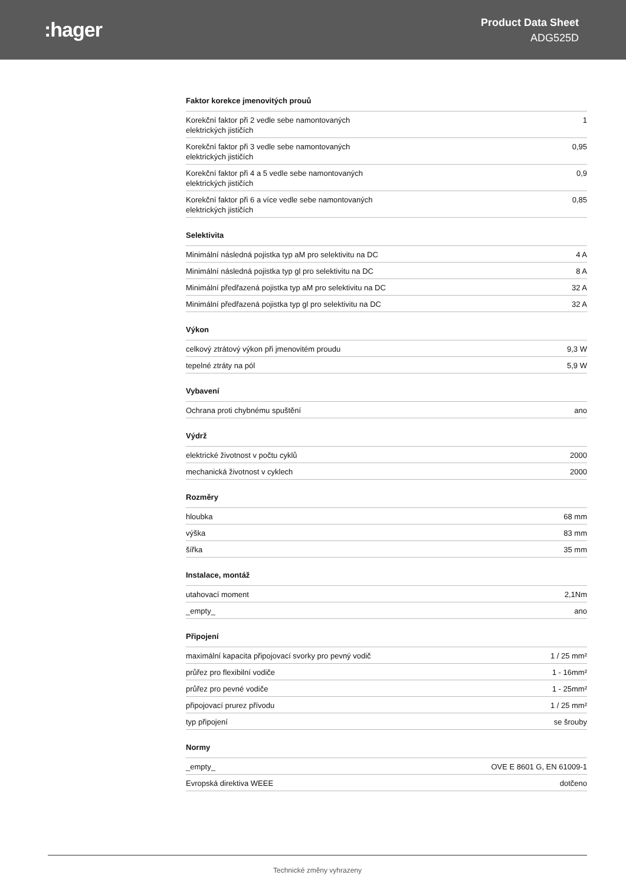:hager
Product Data Sheet
ADG525D
Faktor korekce jmenovitých prouů
| Korekční faktor při 2 vedle sebe namontovaných elektrických jističích | 1 |
| Korekční faktor při 3 vedle sebe namontovaných elektrických jističích | 0,95 |
| Korekční faktor při 4 a 5 vedle sebe namontovaných elektrických jističích | 0,9 |
| Korekční faktor při 6 a více vedle sebe namontovaných elektrických jističích | 0,85 |
Selektivita
| Minimální následná pojistka typ aM pro selektivitu na DC | 4 A |
| Minimální následná pojistka typ gl pro selektivitu na DC | 8 A |
| Minimální předřazená pojistka typ aM pro selektivitu na DC | 32 A |
| Minimální předřazená pojistka typ gl pro selektivitu na DC | 32 A |
Výkon
| celkový ztrátový výkon při jmenovitém proudu | 9,3 W |
| tepelné ztráty na pól | 5,9 W |
Vybavení
| Ochrana proti chybnému spuštění | ano |
Výdrž
| elektrické životnost v počtu cyklů | 2000 |
| mechanická životnost v cyklech | 2000 |
Rozměry
| hloubka | 68 mm |
| výška | 83 mm |
| šířka | 35 mm |
Instalace, montáž
| utahovací moment | 2,1Nm |
| _empty_ | ano |
Připojení
| maximální kapacita připojovací svorky pro pevný vodič | 1 / 25 mm² |
| průřez pro flexibilní vodiče | 1 - 16mm² |
| průřez pro pevné vodiče | 1 - 25mm² |
| připojovací prurez přívodu | 1 / 25 mm² |
| typ připojení | se šrouby |
Normy
| _empty_ | OVE E 8601 G, EN 61009-1 |
| Evropská direktiva WEEE | dotčeno |
Technické změny vyhrazeny